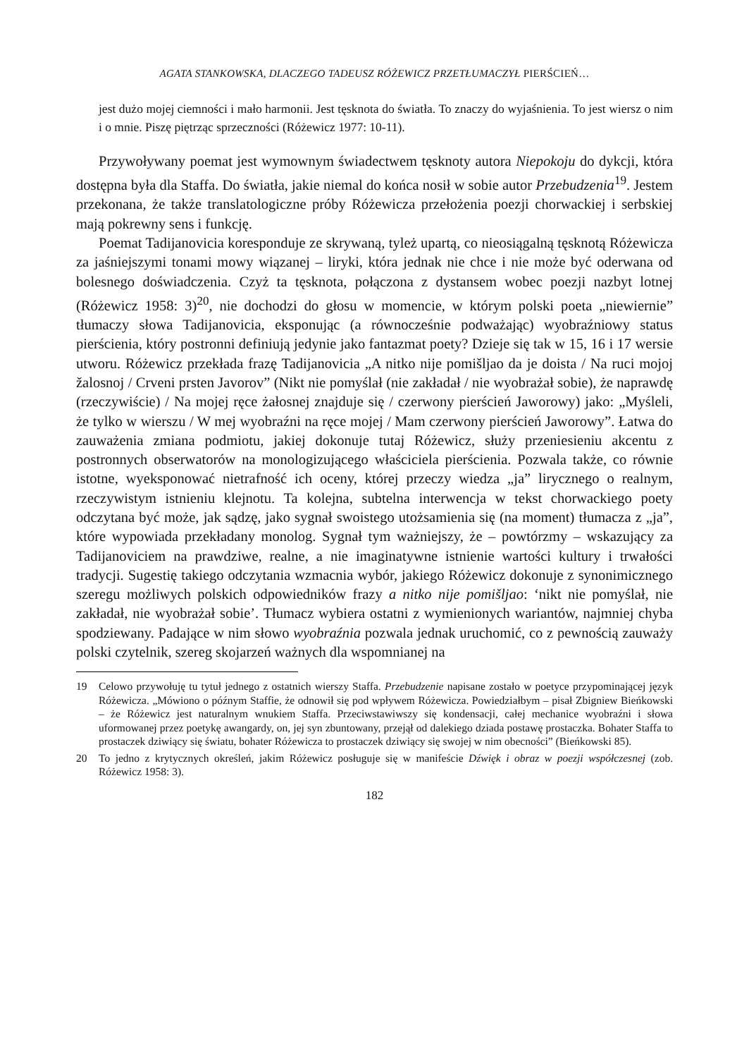AGATA STANKOWSKA, DLACZEGO TADEUSZ RÓŻEWICZ PRZETŁUMACZYŁ PIERŚCIEŃ…
jest dużo mojej ciemności i mało harmonii. Jest tęsknota do światła. To znaczy do wyjaśnienia. To jest wiersz o nim i o mnie. Piszę piętrząc sprzeczności (Różewicz 1977: 10-11).
Przywoływany poemat jest wymownym świadectwem tęsknoty autora Niepokoju do dykcji, która dostępna była dla Staffa. Do światła, jakie niemal do końca nosił w sobie autor Przebudzenia<sup>19</sup>. Jestem przekonana, że także translatologiczne próby Różewicza przełożenia poezji chorwackiej i serbskiej mają pokrewny sens i funkcję.
Poemat Tadijanovicia koresponduje ze skrywaną, tyleż upartą, co nieosiągalną tęsknotą Różewicza za jaśniejszymi tonami mowy wiązanej – liryki, która jednak nie chce i nie może być oderwana od bolesnego doświadczenia. Czyż ta tęsknota, połączona z dystansem wobec poezji nazbyt lotnej (Różewicz 1958: 3)<sup>20</sup>, nie dochodzi do głosu w momencie, w którym polski poeta „niewiernie” tłumaczy słowa Tadijanovicia, eksponując (a równocześnie podważając) wyobraźniowy status pierścienia, który postronni definiują jedynie jako fantazmat poety? Dzieje się tak w 15, 16 i 17 wersie utworu. Różewicz przekłada frazę Tadijanovicia „A nitko nije pomišljao da je doista / Na ruci mojoj žalosnoj / Crveni prsten Javorov” (Nikt nie pomyślał (nie zakładał / nie wyobrażał sobie), że naprawdę (rzeczywiście) / Na mojej ręce żałosnej znajduje się / czerwony pierścień Jaworowy) jako: „Myśleli, że tylko w wierszu / W mej wyobraźni na ręce mojej / Mam czerwony pierścień Jaworowy”. Łatwa do zauważenia zmiana podmiotu, jakiej dokonuje tutaj Różewicz, służy przeniesieniu akcentu z postronnych obserwatorów na monologizującego właściciela pierścienia. Pozwala także, co równie istotne, wyeksponować nietrafność ich oceny, której przeczy wiedza „ja” lirycznego o realnym, rzeczywistym istnieniu klejnotu. Ta kolejna, subtelna interwencja w tekst chorwackiego poety odczytana być może, jak sądzę, jako sygnał swoistego utożsamienia się (na moment) tłumacza z „ja”, które wypowiada przekładany monolog. Sygnał tym ważniejszy, że – powtórzmy – wskazujący za Tadijanoviciem na prawdziwe, realne, a nie imaginatywne istnienie wartości kultury i trwałości tradycji. Sugestię takiego odczytania wzmacnia wybór, jakiego Różewicz dokonuje z synonimicznego szeregu możliwych polskich odpowiedników frazy a nitko nije pomišljao: ‘nikt nie pomyślał, nie zakładał, nie wyobrażał sobie’. Tłumacz wybiera ostatni z wymienionych wariantów, najmniej chyba spodziewany. Padające w nim słowo wyobraźnia pozwala jednak uruchomić, co z pewnością zauważy polski czytelnik, szereg skojarzeń ważnych dla wspomnianej na
19 Celowo przywołuję tu tytuł jednego z ostatnich wierszy Staffa. Przebudzenie napisane zostało w poetyce przypominającej język Różewicza. „Mówiono o późnym Staffie, że odnowił się pod wpływem Różewicza. Powiedziałbym – pisał Zbigniew Bieńkowski – że Różewicz jest naturalnym wnukiem Staffa. Przeciwstawiwszy się kondensacji, całej mechanice wyobraźni i słowa uformowanej przez poetykę awangardy, on, jej syn zbuntowany, przejął od dalekiego dziada postawę prostaczka. Bohater Staffa to prostaczek dziwiący się światu, bohater Różewicza to prostaczek dziwiący się swojej w nim obecności” (Bieńkowski 85).
20 To jedno z krytycznych określeń, jakim Różewicz posługuje się w manifeście Dźwięk i obraz w poezji współczesnej (zob. Różewicz 1958: 3).
182